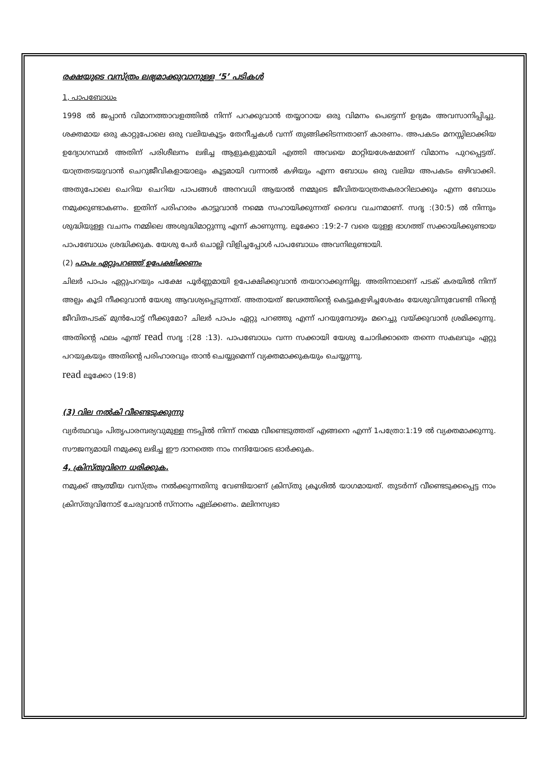രക്ഷയുടെ വസ്ത്രം ലഭ്യമാക്കുവാനുള്ള ‘5’ പടികൾ
1, പാപബോധം
1998 ൽ ജപ്പാൻ വിമാനത്താവളത്തിൽ നിന്ന് പറക്കുവാൻ തയ്യാറായ ഒരു വിമനം പെട്ടെന്ന് ഉദ്യമം അവസാനിപ്പിച്ചു. ശക്തമായ ഒരു കാറ്റുപോലെ ഒരു വലിയകൂട്ടം തേനീച്ചകൾ വന്ന് തുങ്ങിക്കിടന്നതാണ് കാരണം. അപകടം മനസ്സിലാക്കിയ ഉദ്യോഗസ്ഥർ അതിന് പരിശീലനം ലഭിച്ച ആളുകളുമായി എത്തി അവയെ മാറ്റിയശേഷമാണ് വിമാനം പുറപ്പെട്ടത്. യാത്രതടയുവാൻ ചെറുജീവികളായാലും കൂട്ടമായി വന്നാൽ കഴിയും എന്ന ബോധം ഒരു വലിയ അപകടം ഒഴിവാക്കി. അതുപോലെ ചെറിയ ചെറിയ പാപങ്ങൾ അനവധി ആയാൽ നമ്മുടെ ജീവിതയാത്രതകരാറിലാക്കും എന്ന ബോധം നമുക്കുണ്ടാകണം. ഇതിന് പരിഹാരം കാട്ടുവാൻ നമ്മെ സഹായിക്കുന്നത് ദൈവ വചനമാണ്. സദൃ :(30:5) ൽ നിന്നും ശുദ്ധിയുള്ള വചനം നമ്മിലെ അശുദ്ധിമാറ്റുന്നു എന്ന് കാണുന്നു. ലൂക്കോ :19:2-7 വരെ യുള്ള ഭാഗത്ത് സക്കായിക്കുണ്ടായ പാപബോധം ശ്രദ്ധിക്കുക. യേശു പേർ ചൊല്ലി വിളിച്ചപ്പോൾ പാപബോധം അവനിലുണ്ടായി.
(2) പാപം ഏറ്റുപറഞ്ഞ് ഉപേക്ഷിക്കണം
ചിലർ പാപം ഏറ്റുപറയും പക്ഷേ പൂർണ്ണമായി ഉപേക്ഷിക്കുവാൻ തയാറാക്കുന്നില്ല. അതിനാലാണ് പടക് കരയിൽ നിന്ന് അല്പം കൂടി നീക്കുവാൻ യേശു ആവശ്യപ്പെടുന്നത്. അതായത് ജഢത്തിന്റെ കെട്ടുകളഴിച്ചശേഷം യേശുവിനുവേണ്ടി നിന്റെ ജീവിതപടക് മുൻപോട്ട് നീക്കുമോ? ചിലർ പാപം ഏറ്റു പറഞ്ഞു എന്ന് പറയുമ്പോഴും മറെച്ചു വയ്ക്കുവാൻ ശ്രമിക്കുന്നു. അതിന്റെ ഫലം എന്ത് read സദൃ :(28 :13). പാപബോധം വന്ന സക്കായി യേശു ചോദിക്കാതെ തന്നെ സകലവും ഏറ്റു പറയുകയും അതിന്റെ പരിഹാരവും താൻ ചെയ്യുമെന്ന് വ്യക്തമാക്കുകയും ചെയ്യുന്നു.
read ലൂക്കോ (19:8)
(3) വില നൽകി വീണ്ടെടുക്കുന്നു
വ്യർത്ഥവും പിതൃപാരമ്പര്യവുമുള്ള നടപ്പിൽ നിന്ന് നമ്മെ വീണ്ടെടുത്തത് എങ്ങനെ എന്ന് 1പത്രോ:1:19 ൽ വ്യക്തമാക്കുന്നു. സൗജന്യമായി നമുക്കു ലഭിച്ച ഈ ദാനത്തെ നാം നന്ദിയോടെ ഓർക്കുക.
4, ക്രിസ്തുവിനെ ധരിക്കുക.
നമുക്ക് ആത്മീയ വസ്ത്രം നൽക്കുന്നതിനു വേണ്ടിയാണ് ക്രിസ്തു ക്രൂശിൽ യാഗമായത്. തുടർന്ന് വീണ്ടെടുക്കപ്പെട്ട നാം ക്രിസ്തുവിനോട് ചേരുവാൻ സ്നാനം ഏല്ക്കണം. മലിനസ്വഭാ